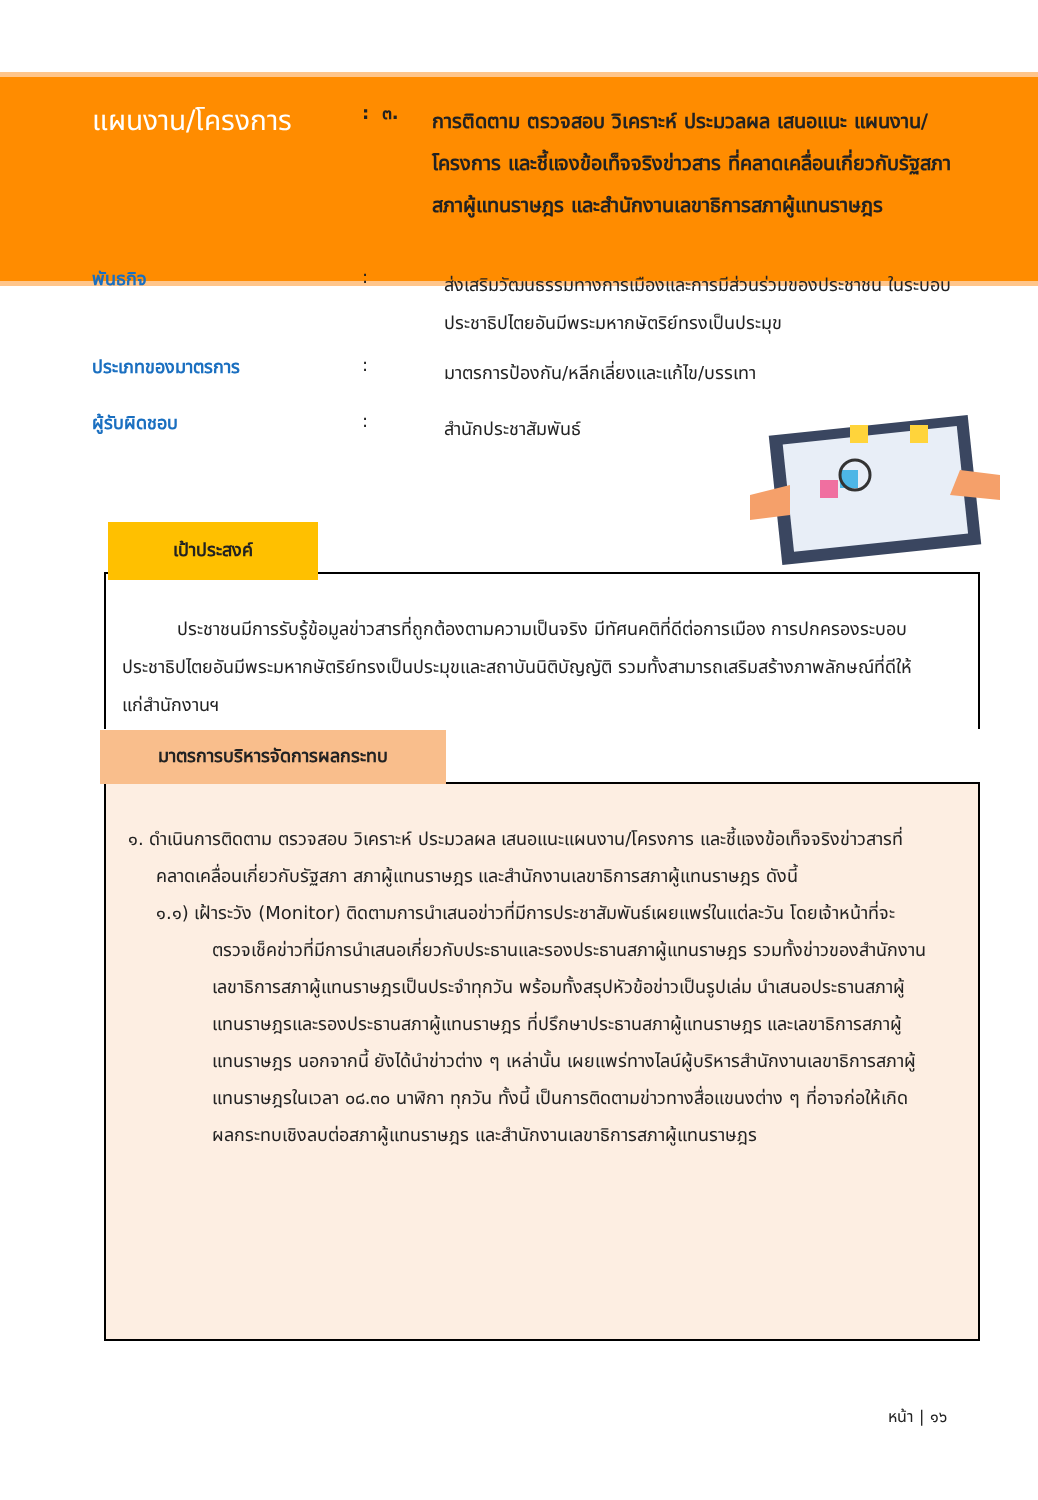แผนงาน/โครงการ
: ๓.
การติดตาม ตรวจสอบ วิเคราะห์ ประมวลผล เสนอแนะ แผนงาน/โครงการ และชี้แจงข้อเท็จจริงข่าวสาร ที่คลาดเคลื่อนเกี่ยวกับรัฐสภา สภาผู้แทนราษฎร และสำนักงานเลขาธิการสภาผู้แทนราษฎร
พันธกิจ :
ส่งเสริมวัฒนธรรมทางการเมืองและการมีส่วนร่วมของประชาชน ในระบอบประชาธิปไตยอันมีพระมหากษัตริย์ทรงเป็นประมุข
ประเภทของมาตรการ :
มาตรการป้องกัน/หลีกเลี่ยงและแก้ไข/บรรเทา
ผู้รับผิดชอบ :
สำนักประชาสัมพันธ์
เป้าประสงค์
ประชาชนมีการรับรู้ข้อมูลข่าวสารที่ถูกต้องตามความเป็นจริง มีทัศนคติที่ดีต่อการเมือง การปกครองระบอบประชาธิปไตยอันมีพระมหากษัตริย์ทรงเป็นประมุขและสถาบันนิติบัญญัติ รวมทั้งสามารถเสริมสร้างภาพลักษณ์ที่ดีให้แก่สำนักงานฯ
มาตรการบริหารจัดการผลกระทบ
๑. ดำเนินการติดตาม ตรวจสอบ วิเคราะห์ ประมวลผล เสนอแนะแผนงาน/โครงการ และชี้แจงข้อเท็จจริงข่าวสารที่คลาดเคลื่อนเกี่ยวกับรัฐสภา สภาผู้แทนราษฎร และสำนักงานเลขาธิการสภาผู้แทนราษฎร ดังนี้
๑.๑) เฝ้าระวัง (Monitor) ติดตามการนำเสนอข่าวที่มีการประชาสัมพันธ์เผยแพร่ในแต่ละวัน โดยเจ้าหน้าที่จะตรวจเช็คข่าวที่มีการนำเสนอเกี่ยวกับประธานและรองประธานสภาผู้แทนราษฎร รวมทั้งข่าวของสำนักงานเลขาธิการสภาผู้แทนราษฎรเป็นประจำทุกวัน พร้อมทั้งสรุปหัวข้อข่าวเป็นรูปเล่ม นำเสนอประธานสภาผู้แทนราษฎรและรองประธานสภาผู้แทนราษฎร ที่ปรึกษาประธานสภาผู้แทนราษฎร และเลขาธิการสภาผู้แทนราษฎร นอกจากนี้ ยังได้นำข่าวต่าง ๆ เหล่านั้น เผยแพร่ทางไลน์ผู้บริหารสำนักงานเลขาธิการสภาผู้แทนราษฎรในเวลา ๐๘.๓๐ นาฬิกา ทุกวัน ทั้งนี้ เป็นการติดตามข่าวทางสื่อแขนงต่าง ๆ ที่อาจก่อให้เกิดผลกระทบเชิงลบต่อสภาผู้แทนราษฎร และสำนักงานเลขาธิการสภาผู้แทนราษฎร
หน้า | ๑๖